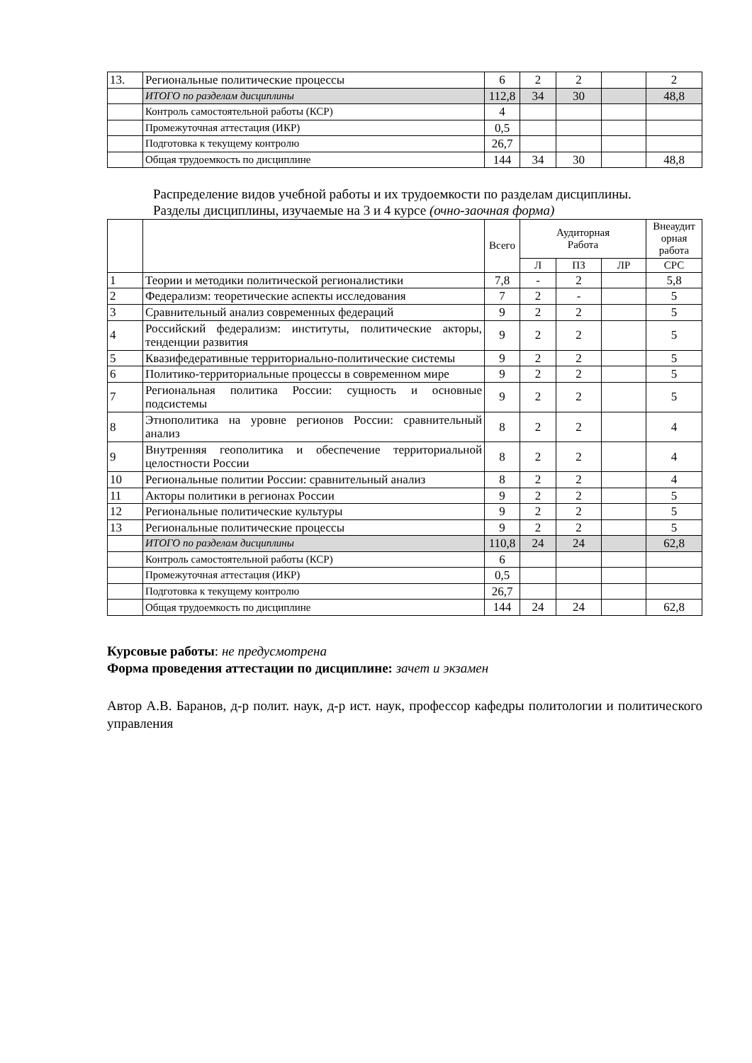| 13. | Региональные политические процессы | 6 | 2 | 2 | | 2 |
| | ИТОГО по разделам дисциплины | 112,8 | 34 | 30 | | 48,8 |
| | Контроль самостоятельной работы (КСР) | 4 | | | | |
| | Промежуточная аттестация (ИКР) | 0,5 | | | | |
| | Подготовка к текущему контролю | 26,7 | | | | |
| | Общая трудоемкость по дисциплине | 144 | 34 | 30 | | 48,8 |
Распределение видов учебной работы и их трудоемкости по разделам дисциплины.
Разделы дисциплины, изучаемые на 3 и 4 курсе (очно-заочная форма)
| | | Всего | Аудиторная Работа | | | Внеаудит орная работа |
| | | | Л | ПЗ | ЛР | СРС |
| 1 | Теории и методики политической регионалистики | 7,8 | - | 2 | | 5,8 |
| 2 | Федерализм: теоретические аспекты исследования | 7 | 2 | - | | 5 |
| 3 | Сравнительный анализ современных федераций | 9 | 2 | 2 | | 5 |
| 4 | Российский федерализм: институты, политические акторы, тенденции развития | 9 | 2 | 2 | | 5 |
| 5 | Квазифедеративные территориально-политические системы | 9 | 2 | 2 | | 5 |
| 6 | Политико-территориальные процессы в современном мире | 9 | 2 | 2 | | 5 |
| 7 | Региональная политика России: сущность и основные подсистемы | 9 | 2 | 2 | | 5 |
| 8 | Этнополитика на уровне регионов России: сравнительный анализ | 8 | 2 | 2 | | 4 |
| 9 | Внутренняя геополитика и обеспечение территориальной целостности России | 8 | 2 | 2 | | 4 |
| 10 | Региональные политии России: сравнительный анализ | 8 | 2 | 2 | | 4 |
| 11 | Акторы политики в регионах России | 9 | 2 | 2 | | 5 |
| 12 | Региональные политические культуры | 9 | 2 | 2 | | 5 |
| 13 | Региональные политические процессы | 9 | 2 | 2 | | 5 |
| | ИТОГО по разделам дисциплины | 110,8 | 24 | 24 | | 62,8 |
| | Контроль самостоятельной работы (КСР) | 6 | | | | |
| | Промежуточная аттестация (ИКР) | 0,5 | | | | |
| | Подготовка к текущему контролю | 26,7 | | | | |
| | Общая трудоемкость по дисциплине | 144 | 24 | 24 | | 62,8 |
Курсовые работы: не предусмотрена
Форма проведения аттестации по дисциплине: зачет и экзамен
Автор А.В. Баранов, д-р полит. наук, д-р ист. наук, профессор кафедры политологии и политического управления